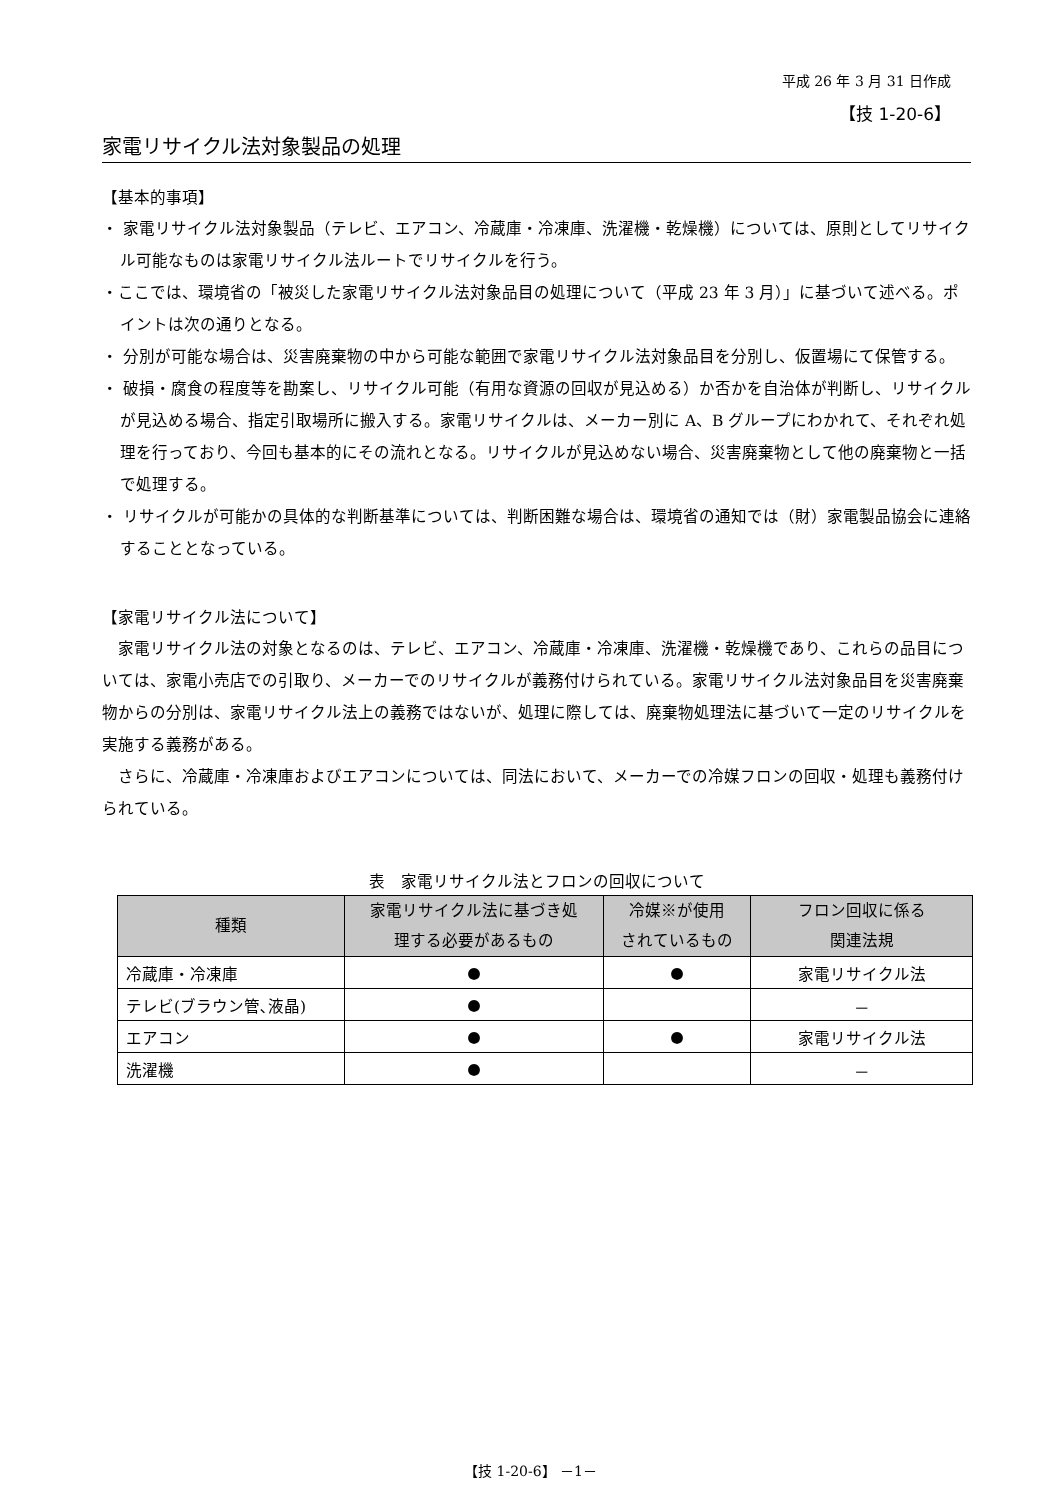平成 26 年 3 月 31 日作成
【技 1-20-6】
家電リサイクル法対象製品の処理
【基本的事項】
・ 家電リサイクル法対象製品（テレビ、エアコン、冷蔵庫・冷凍庫、洗濯機・乾燥機）については、原則としてリサイクル可能なものは家電リサイクル法ルートでリサイクルを行う。
・ここでは、環境省の「被災した家電リサイクル法対象品目の処理について（平成 23 年 3 月）」に基づいて述べる。ポイントは次の通りとなる。
・ 分別が可能な場合は、災害廃棄物の中から可能な範囲で家電リサイクル法対象品目を分別し、仮置場にて保管する。
・ 破損・腐食の程度等を勘案し、リサイクル可能（有用な資源の回収が見込める）か否かを自治体が判断し、リサイクルが見込める場合、指定引取場所に搬入する。家電リサイクルは、メーカー別に A、B グループにわかれて、それぞれ処理を行っており、今回も基本的にその流れとなる。リサイクルが見込めない場合、災害廃棄物として他の廃棄物と一括で処理する。
・ リサイクルが可能かの具体的な判断基準については、判断困難な場合は、環境省の通知では（財）家電製品協会に連絡することとなっている。
【家電リサイクル法について】
家電リサイクル法の対象となるのは、テレビ、エアコン、冷蔵庫・冷凍庫、洗濯機・乾燥機であり、これらの品目については、家電小売店での引取り、メーカーでのリサイクルが義務付けられている。家電リサイクル法対象品目を災害廃棄物からの分別は、家電リサイクル法上の義務ではないが、処理に際しては、廃棄物処理法に基づいて一定のリサイクルを実施する義務がある。
さらに、冷蔵庫・冷凍庫およびエアコンについては、同法において、メーカーでの冷媒フロンの回収・処理も義務付けられている。
表　家電リサイクル法とフロンの回収について
| 種類 | 家電リサイクル法に基づき処 理する必要があるもの | 冷媒※が使用 されているもの | フロン回収に係る 関連法規 |
| --- | --- | --- | --- |
| 冷蔵庫・冷凍庫 | ● | ● | 家電リサイクル法 |
| テレビ(ブラウン管､液晶) | ● | | － |
| エアコン | ● | ● | 家電リサイクル法 |
| 洗濯機 | ● | | － |
【技 1-20-6】 －1－